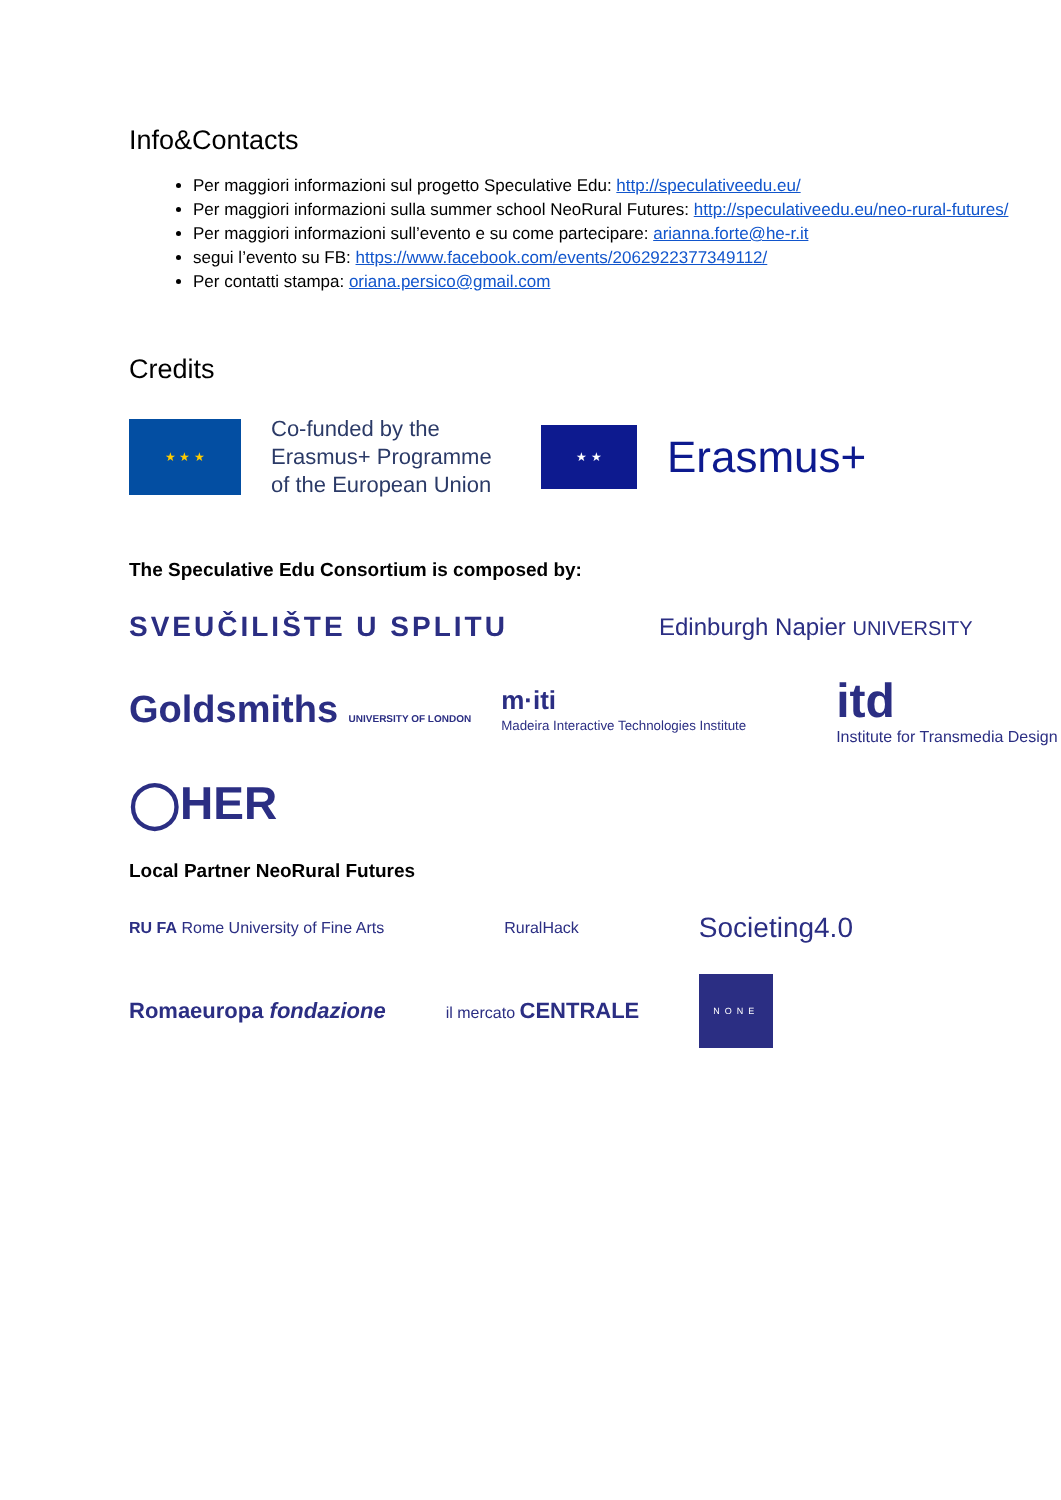Info&Contacts
Per maggiori informazioni sul progetto Speculative Edu: http://speculativeedu.eu/
Per maggiori informazioni sulla summer school NeoRural Futures: http://speculativeedu.eu/neo-rural-futures/
Per maggiori informazioni sull’evento e su come partecipare: arianna.forte@he-r.it
segui l’evento su FB: https://www.facebook.com/events/2062922377349112/
Per contatti stampa: oriana.persico@gmail.com
Credits
★ ★ ★
Co-funded by the Erasmus+ Programme of the European Union
★ ★
Erasmus+
The Speculative Edu Consortium is composed by:
SVEUČILIŠTE U SPLITU
Edinburgh Napier UNIVERSITY
Goldsmiths UNIVERSITY OF LONDON
m·iti
Madeira Interactive Technologies Institute
itd
Institute for Transmedia Design
◯HER
Local Partner NeoRural Futures
RU FA Rome University of Fine Arts
RuralHack
Societing4.0
Romaeuropa fondazione
il mercato CENTRALE
NONE